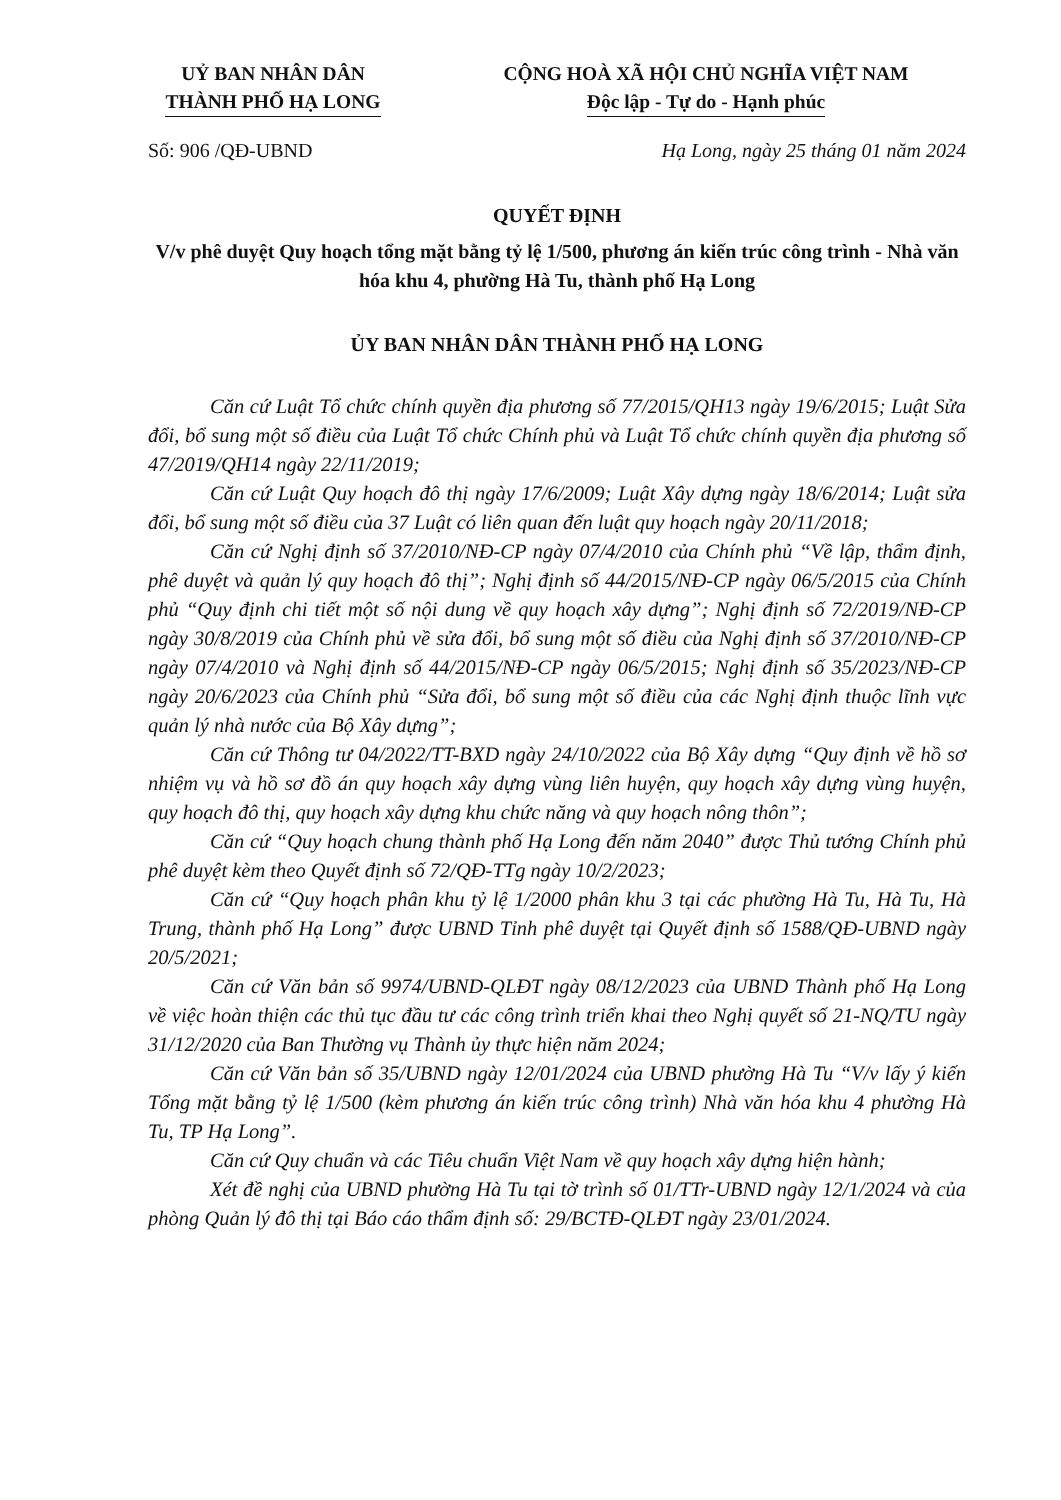UỶ BAN NHÂN DÂN
THÀNH PHỐ HẠ LONG
CỘNG HOÀ XÃ HỘI CHỦ NGHĨA VIỆT NAM
Độc lập - Tự do - Hạnh phúc
Số: 906 /QĐ-UBND Hạ Long, ngày 25 tháng 01 năm 2024
QUYẾT ĐỊNH
V/v phê duyệt Quy hoạch tổng mặt bằng tỷ lệ 1/500, phương án kiến trúc công trình - Nhà văn hóa khu 4, phường Hà Tu, thành phố Hạ Long
ỦY BAN NHÂN DÂN THÀNH PHỐ HẠ LONG
Căn cứ Luật Tổ chức chính quyền địa phương số 77/2015/QH13 ngày 19/6/2015; Luật Sửa đổi, bổ sung một số điều của Luật Tổ chức Chính phủ và Luật Tổ chức chính quyền địa phương số 47/2019/QH14 ngày 22/11/2019;
Căn cứ Luật Quy hoạch đô thị ngày 17/6/2009; Luật Xây dựng ngày 18/6/2014; Luật sửa đổi, bổ sung một số điều của 37 Luật có liên quan đến luật quy hoạch ngày 20/11/2018;
Căn cứ Nghị định số 37/2010/NĐ-CP ngày 07/4/2010 của Chính phủ “Về lập, thẩm định, phê duyệt và quản lý quy hoạch đô thị”; Nghị định số 44/2015/NĐ-CP ngày 06/5/2015 của Chính phủ “Quy định chi tiết một số nội dung về quy hoạch xây dựng”; Nghị định số 72/2019/NĐ-CP ngày 30/8/2019 của Chính phủ về sửa đổi, bổ sung một số điều của Nghị định số 37/2010/NĐ-CP ngày 07/4/2010 và Nghị định số 44/2015/NĐ-CP ngày 06/5/2015; Nghị định số 35/2023/NĐ-CP ngày 20/6/2023 của Chính phủ “Sửa đổi, bổ sung một số điều của các Nghị định thuộc lĩnh vực quản lý nhà nước của Bộ Xây dựng”;
Căn cứ Thông tư 04/2022/TT-BXD ngày 24/10/2022 của Bộ Xây dựng “Quy định về hồ sơ nhiệm vụ và hồ sơ đồ án quy hoạch xây dựng vùng liên huyện, quy hoạch xây dựng vùng huyện, quy hoạch đô thị, quy hoạch xây dựng khu chức năng và quy hoạch nông thôn”;
Căn cứ “Quy hoạch chung thành phố Hạ Long đến năm 2040” được Thủ tướng Chính phủ phê duyệt kèm theo Quyết định số 72/QĐ-TTg ngày 10/2/2023;
Căn cứ “Quy hoạch phân khu tỷ lệ 1/2000 phân khu 3 tại các phường Hà Tu, Hà Tu, Hà Trung, thành phố Hạ Long” được UBND Tỉnh phê duyệt tại Quyết định số 1588/QĐ-UBND ngày 20/5/2021;
Căn cứ Văn bản số 9974/UBND-QLĐT ngày 08/12/2023 của UBND Thành phố Hạ Long về việc hoàn thiện các thủ tục đầu tư các công trình triển khai theo Nghị quyết số 21-NQ/TU ngày 31/12/2020 của Ban Thường vụ Thành ủy thực hiện năm 2024;
Căn cứ Văn bản số 35/UBND ngày 12/01/2024 của UBND phường Hà Tu “V/v lấy ý kiến Tổng mặt bằng tỷ lệ 1/500 (kèm phương án kiến trúc công trình) Nhà văn hóa khu 4 phường Hà Tu, TP Hạ Long”.
Căn cứ Quy chuẩn và các Tiêu chuẩn Việt Nam về quy hoạch xây dựng hiện hành;
Xét đề nghị của UBND phường Hà Tu tại tờ trình số 01/TTr-UBND ngày 12/1/2024 và của phòng Quản lý đô thị tại Báo cáo thẩm định số: 29/BCTĐ-QLĐT ngày 23/01/2024.